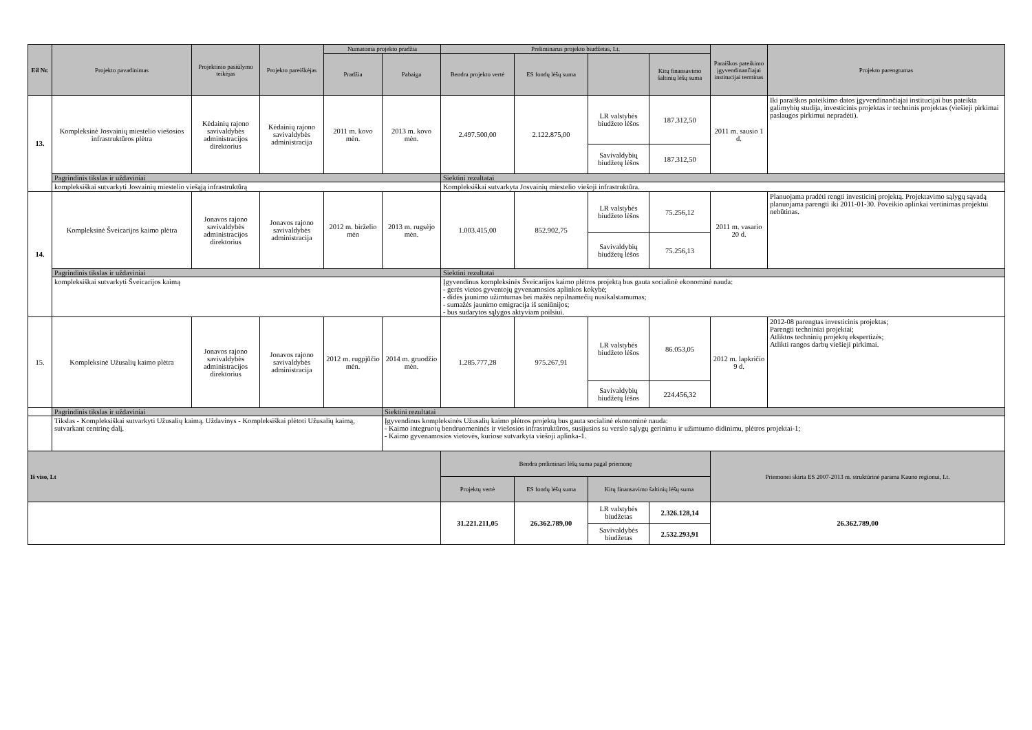| Eil Nr. | Projekto pavadinimas | Projektinio pasiūlymo teikėjas | Projekto pareiškėjas | Numatoma projekto pradžia | | Preliminarus projekto biudžetas, Lt. | | | | Paraiškos pateikimo įgyvendinančiajai institucijai terminas | Projekto parengtumas |
| --- | --- | --- | --- | --- | --- | --- | --- | --- | --- | --- | --- |
| | | | | Pradžia | Pabaiga | Bendra projekto vertė | ES fondų lėšų suma | | Kitų finansavimo šaltinių lėšų suma | | |
| 13. | Kompleksinė Josvainių miestelio viešosios infrastruktūros plėtra | Kėdainių rajono savivaldybės administracijos direktorius | Kėdainių rajono savivaldybės administracija | 2011 m. kovo mėn. | 2013 m. kovo mėn. | 2.497.500,00 | 2.122.875,00 | LR valstybės biudžeto lėšos | 187.312,50 | 2011 m. sausio 1 d. | Iki paraiškos pateikimo datos įgyvendinančiajai institucijai bus pateikta galimybių studija, investicinis projektas ir techninis projektas (viešieji pirkimai paslaugos pirkimui nepradėti). |
| | | | | | | | | Savivaldybių biudžetų lėšos | 187.312,50 | | |
| | Pagrindinis tikslas ir uždaviniai | | | | | Siektini rezultatai | | | | | |
| | kompleksiškai sutvarkyti Josvainių miestelio viešąją infrastruktūrą | | | | | Kompleksiškai sutvarkyta Josvainių miestelio viešoji infrastruktūra. | | | | | |
| 14. | Kompleksinė Šveicarijos kaimo plėtra | Jonavos rajono savivaldybės administracijos direktorius | Jonavos rajono savivaldybės administracija | 2012 m. birželio mėn | 2013 m. rugsėjo mėn. | 1.003.415,00 | 852.902,75 | LR valstybės biudžeto lėšos | 75.256,12 | 2011 m. vasario 20 d. | Planuojama pradėti rengti investicinį projektą. Projektavimo sąlygų sąvadą planuojama parengti iki 2011-01-30. Poveikio aplinkai vertinimas projektui nebūtinas. |
| | | | | | | | | Savivaldybių biudžetų lėšos | 75.256,13 | | |
| | Pagrindinis tikslas ir uždaviniai | | | | | Siektini rezultatai | | | | | |
| | kompleksiškai sutvarkyti Šveicarijos kaimą | | | | | Įgyvendinus kompleksinės Šveicarijos kaimo plėtros projektą bus gauta socialinė ekonominė nauda: - gerės vietos gyventojų gyvenamosios aplinkos kokybė; - didės jaunimo užimtumas bei mažės nepilnamečių nusikalstamumas; - sumažės jaunimo emigracija iš seniūnijos; - bus sudarytos sąlygos aktyviam poilsiui. | | | | | |
| 15. | Kompleksinė Užusalių kaimo plėtra | Jonavos rajono savivaldybės administracijos direktorius | Jonavos rajono savivaldybės administracija | 2012 m. rugpjūčio mėn. | 2014 m. gruodžio mėn. | 1.285.777,28 | 975.267,91 | LR valstybės biudžeto lėšos | 86.053,05 | 2012 m. lapkričio 9 d. | 2012-08 parengtas investicinis projektas; Parengti techniniai projektai; Atliktos techninių projektų ekspertizės; Atlikti rangos darbų viešieji pirkimai. |
| | | | | | | | | Savivaldybių biudžetų lėšos | 224.456,32 | | |
| | Pagrindinis tikslas ir uždaviniai | | | | Siektini rezultatai | | | | | | |
| | Tikslas - Kompleksiškai sutvarkyti Užusalių kaimą. Uždavinys - Kompleksiškai plėtoti Užusalių kaimą, sutvarkant centrinę dalį. | | | | Įgyvendinus kompleksinės Užusalių kaimo plėtros projektą bus gauta socialinė ekonominė nauda: - Kaimo integruotų bendruomeninės ir viešosios infrastruktūros, susijusios su verslo sąlygų gerinimu ir užimtumo didinimu, plėtros projektai-1; - Kaimo gyvenamosios vietovės, kuriose sutvarkyta viešoji aplinka-1. | | | | | | |
| Iš viso, Lt | | | | | | Bendra preliminari lėšų suma pagal priemonę | | | | Priemonei skirta ES 2007-2013 m. struktūrinė parama Kauno regionui, Lt. | |
| | | | | | | Projektų vertė | ES fondų lėšų suma | Kitų finansavimo šaltinių lėšų suma | | | |
| | | | | | | 31.221.211,05 | 26.362.789,00 | LR valstybės biudžetas | 2.326.128,14 | 26.362.789,00 | |
| | | | | | | | | Savivaldybės biudžetas | 2.532.293,91 | | |